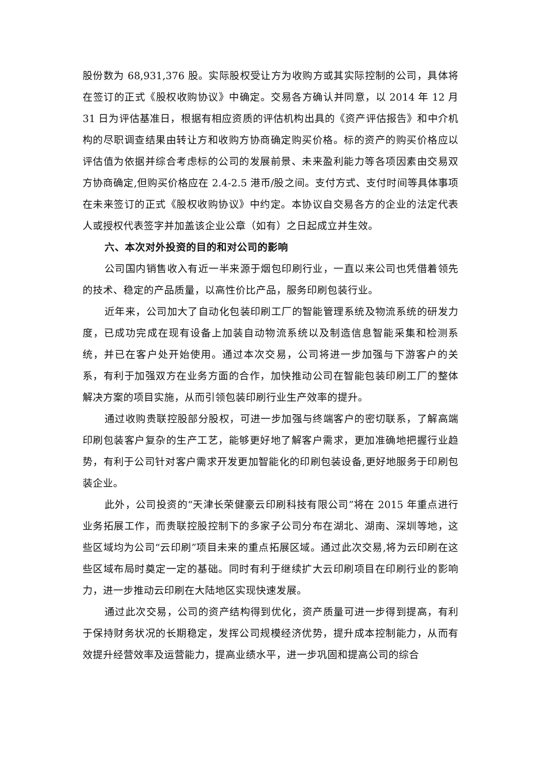股份数为 68,931,376 股。实际股权受让方为收购方或其实际控制的公司，具体将在签订的正式《股权收购协议》中确定。交易各方确认并同意，以 2014 年 12 月 31 日为评估基准日，根据有相应资质的评估机构出具的《资产评估报告》和中介机构的尽职调查结果由转让方和收购方协商确定购买价格。标的资产的购买价格应以评估值为依据并综合考虑标的公司的发展前景、未来盈利能力等各项因素由交易双方协商确定,但购买价格应在 2.4-2.5 港币/股之间。支付方式、支付时间等具体事项在未来签订的正式《股权收购协议》中约定。本协议自交易各方的企业的法定代表人或授权代表签字并加盖该企业公章（如有）之日起成立并生效。
六、本次对外投资的目的和对公司的影响
公司国内销售收入有近一半来源于烟包印刷行业，一直以来公司也凭借着领先的技术、稳定的产品质量，以高性价比产品，服务印刷包装行业。
近年来，公司加大了自动化包装印刷工厂的智能管理系统及物流系统的研发力度，已成功完成在现有设备上加装自动物流系统以及制造信息智能采集和检测系统，并已在客户处开始使用。通过本次交易，公司将进一步加强与下游客户的关系，有利于加强双方在业务方面的合作，加快推动公司在智能包装印刷工厂的整体解决方案的项目实施，从而引领包装印刷行业生产效率的提升。
通过收购贵联控股部分股权，可进一步加强与终端客户的密切联系，了解高端印刷包装客户复杂的生产工艺，能够更好地了解客户需求，更加准确地把握行业趋势，有利于公司针对客户需求开发更加智能化的印刷包装设备,更好地服务于印刷包装企业。
此外，公司投资的“天津长荣健豪云印刷科技有限公司”将在 2015 年重点进行业务拓展工作，而贵联控股控制下的多家子公司分布在湖北、湖南、深圳等地，这些区域均为公司“云印刷”项目未来的重点拓展区域。通过此次交易,将为云印刷在这些区域布局时奠定一定的基础。同时有利于继续扩大云印刷项目在印刷行业的影响力，进一步推动云印刷在大陆地区实现快速发展。
通过此次交易，公司的资产结构得到优化，资产质量可进一步得到提高，有利于保持财务状况的长期稳定，发挥公司规模经济优势，提升成本控制能力，从而有效提升经营效率及运营能力，提高业绩水平，进一步巩固和提高公司的综合